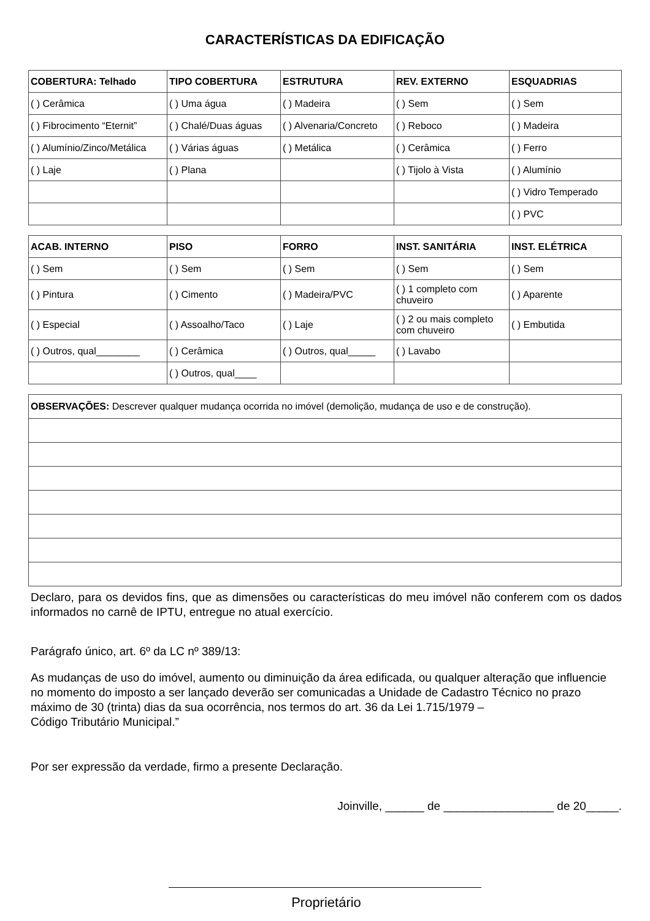CARACTERÍSTICAS DA EDIFICAÇÃO
| COBERTURA: Telhado | TIPO COBERTURA | ESTRUTURA | REV. EXTERNO | ESQUADRIAS |
| --- | --- | --- | --- | --- |
| ( ) Cerâmica | ( ) Uma água | ( ) Madeira | ( ) Sem | ( ) Sem |
| ( ) Fibrocimento “Eternit” | ( ) Chalé/Duas águas | ( ) Alvenaria/Concreto | ( ) Reboco | ( ) Madeira |
| ( ) Alumínio/Zinco/Metálica | ( ) Várias águas | ( ) Metálica | ( ) Cerâmica | ( ) Ferro |
| ( ) Laje | ( ) Plana | | ( ) Tijolo à Vista | ( ) Alumínio |
| | | | | ( ) Vidro Temperado |
| | | | | ( ) PVC |
| ACAB. INTERNO | PISO | FORRO | INST. SANITÁRIA | INST. ELÉTRICA |
| --- | --- | --- | --- | --- |
| ( ) Sem | ( ) Sem | ( ) Sem | ( ) Sem | ( ) Sem |
| ( ) Pintura | ( ) Cimento | ( ) Madeira/PVC | ( ) 1 completo com chuveiro | ( ) Aparente |
| ( ) Especial | ( ) Assoalho/Taco | ( ) Laje | ( ) 2 ou mais completo com chuveiro | ( ) Embutida |
| ( ) Outros, qual________ | ( ) Cerâmica | ( ) Outros, qual_____ | ( ) Lavabo | |
| | ( ) Outros, qual____ | | | |
| OBSERVAÇÕES: Descrever qualquer mudança ocorrida no imóvel (demolição, mudança de uso e de construção). |
Declaro, para os devidos fins, que as dimensões ou características do meu imóvel não conferem com os dados informados no carnê de IPTU, entregue no atual exercício.
Parágrafo único, art. 6º da LC nº 389/13:
As mudanças de uso do imóvel, aumento ou diminuição da área edificada, ou qualquer alteração que influencie no momento do imposto a ser lançado deverão ser comunicadas a Unidade de Cadastro Técnico no prazo máximo de 30 (trinta) dias da sua ocorrência, nos termos do art. 36 da Lei 1.715/1979 –
Código Tributário Municipal.”
Por ser expressão da verdade, firmo a presente Declaração.
Joinville, ______ de _________________ de 20_____.
Proprietário